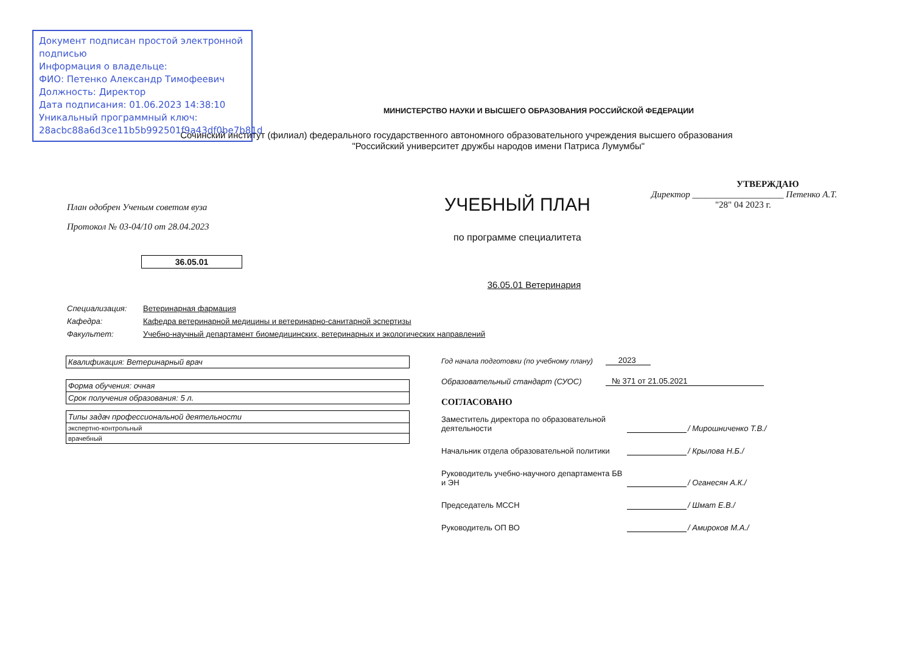Документ подписан простой электронной подписью
Информация о владельце:
ФИО: Петенко Александр Тимофеевич
Должность: Директор
Дата подписания: 01.06.2023 14:38:10
Уникальный программный ключ:
28acbc88a6d3ce11b5b992501f9a43df0be7b81d
МИНИСТЕРСТВО НАУКИ И ВЫСШЕГО ОБРАЗОВАНИЯ РОССИЙСКОЙ ФЕДЕРАЦИИ
Сочинский институт (филиал) федерального государственного автономного образовательного учреждения высшего образования
"Российский университет дружбы народов имени Патриса Лумумбы"
План одобрен Ученым советом вуза
Протокол № 03-04/10 от 28.04.2023
УЧЕБНЫЙ ПЛАН
по программе специалитета
УТВЕРЖДАЮ
Директор ____________________ Петенко А.Т.
"28" 04 2023 г.
36.05.01
36.05.01 Ветеринария
Специализация: Ветеринарная фармация
Кафедра: Кафедра ветеринарной медицины и ветеринарно-санитарной эспертизы
Факультет: Учебно-научный департамент биомедицинских, ветеринарных и экологических направлений
| Квалификация: Ветеринарный врач |
| Форма обучения: очная |
| Срок получения образования: 5 л. |
| Типы задач профессиональной деятельности |
| экспертно-контрольный |
| врачебный |
Год начала подготовки (по учебному плану)
2023
Образовательный стандарт (СУОС)
№ 371 от 21.05.2021
СОГЛАСОВАНО
Заместитель директора по образовательной деятельности
/ Мирошниченко Т.В./
Начальник отдела образовательной политики
/ Крылова Н.Б./
Руководитель учебно-научного департамента БВ и ЭН
/ Оганесян А.К./
Председатель МССН
/ Шмат Е.В./
Руководитель ОП ВО
/ Амироков М.А./